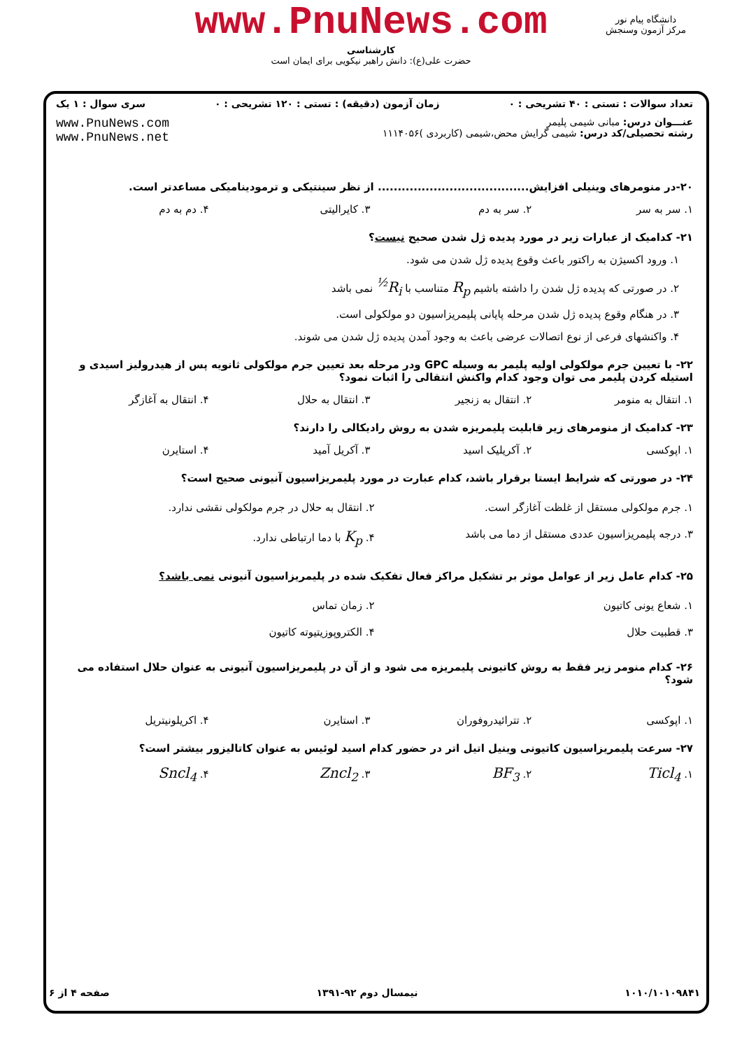www.PnuNews.com
کارشناسی
حضرت علی(ع): دانش راهبر نیکویی برای ایمان است
دانشگاه پیام نور
مرکز آزمون وسنجش
تعداد سوالات : تستی : ۴۰ تشریحی : ۰ زمان آزمون (دقیقه) : تستی : ۱۲۰ تشریحی : ۰ سری سوال : ۱ یک
عنـــوان درس: مبانی شیمی پلیمر
رشته تحصیلی/کد درس: شیمی گرایش محض،شیمی (کاربردی )۱۱۱۴۰۵۶
www.PnuNews.com
www.PnuNews.net
۲۰-در منومرهای وینیلی افزایش...................................... از نظر سینتیکی و ترمودینامیکی مساعدتر است.
۱. سر به سر ۲. سر به دم ۳. کایرالیتی ۴. دم به دم
۲۱- کدامیک از عبارات زیر در مورد پدیده ژل شدن صحیح نیست؟
۱. ورود اکسیژن به راکتور باعث وقوع پدیده ژل شدن می شود.
۲. در صورتی که پدیده ژل شدن را داشته باشیم R<sub>p</sub> متناسب با R<sub>i</sub><sup>½</sup> نمی باشد
۳. در هنگام وقوع پدیده ژل شدن مرحله پایانی پلیمریزاسیون دو مولکولی است.
۴. واکنشهای فرعی از نوع اتصالات عرضی باعث به وجود آمدن پدیده ژل شدن می شوند.
۲۲- با تعیین جرم مولکولی اولیه پلیمر به وسیله GPC ودر مرحله بعد تعیین جرم مولکولی ثانویه پس از هیدرولیز اسیدی و استیله کردن پلیمر می توان وجود کدام واکنش انتقالی را اثبات نمود؟
۱. انتقال به منومر ۲. انتقال به زنجیر ۳. انتقال به حلال ۴. انتقال به آغازگر
۲۳- کدامیک از منومرهای زیر قابلیت پلیمریزه شدن به روش رادیکالی را دارند؟
۱. اپوکسی ۲. آکریلیک اسید ۳. آکریل آمید ۴. استایرن
۲۴- در صورتی که شرایط ایستا برقرار باشد، کدام عبارت در مورد پلیمریزاسیون آنیونی صحیح است؟
۱. جرم مولکولی مستقل از غلظت آغازگر است. ۲. انتقال به حلال در جرم مولکولی نقشی ندارد. ۳. درجه پلیمریزاسیون عددی مستقل از دما می باشد ۴. K<sub>p</sub> با دما ارتباطی ندارد.
۲۵- کدام عامل زیر از عوامل موثر بر تشکیل مراکز فعال تفکیک شده در پلیمریزاسیون آنیونی نمی باشد؟
۱. شعاع یونی کاتیون ۲. زمان تماس ۳. قطبیت حلال ۴. الکتروپوزیتیوته کاتیون
۲۶- کدام منومر زیر فقط به روش کاتیونی پلیمریزه می شود و از آن در پلیمریزاسیون آنیونی به عنوان حلال استفاده می شود؟
۱. اپوکسی ۲. تترائیدروفوران ۳. استایرن ۴. اکریلونیتریل
۲۷- سرعت پلیمریزاسیون کاتیونی وینیل اتیل اتر در حضور کدام اسید لوئیس به عنوان کاتالیزور بیشتر است؟
۱. Ticl<sub>4</sub> ۲. BF<sub>3</sub> ۳. Zncl<sub>2</sub> ۴. Sncl<sub>4</sub>
۱۰۱۰/۱۰۱۰۹۸۴۱ نیمسال دوم ۹۲-۱۳۹۱ صفحه ۴ از ۶